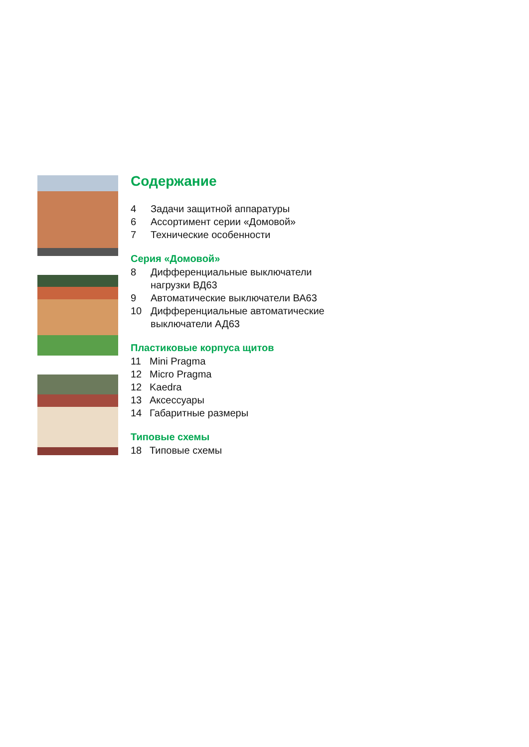Содержание
4 Задачи защитной аппаратуры
6 Ассортимент серии «Домовой»
7 Технические особенности
Серия «Домовой»
8 Дифференциальные выключатели
нагрузки ВД63
9 Автоматические выключатели ВА63
10 Дифференциальные автоматические
выключатели АД63
Пластиковые корпуса щитов
11 Mini Pragma
12 Micro Pragma
12 Kaedra
13 Аксессуары
14 Габаритные размеры
Типовые схемы
18 Типовые схемы